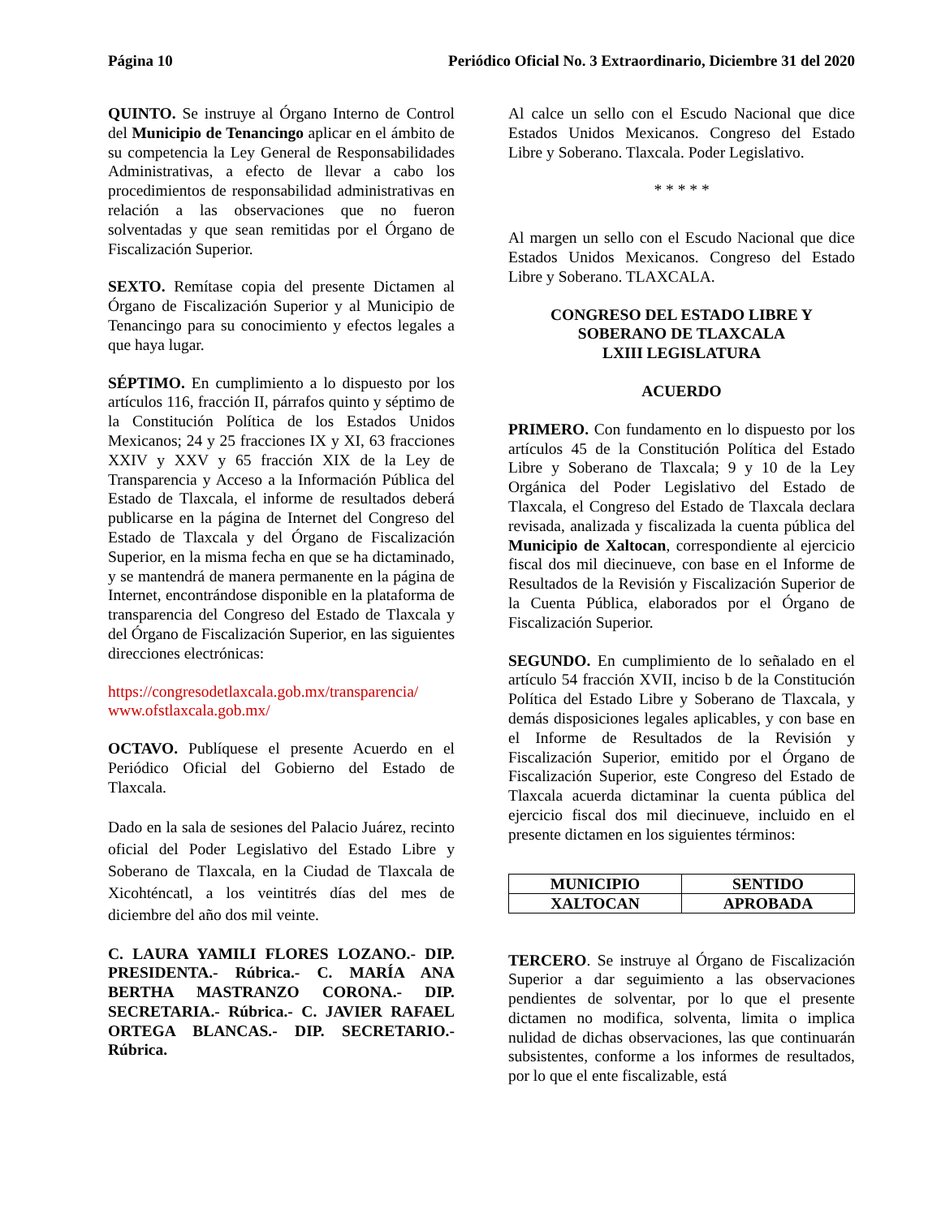Página 10 Periódico Oficial No. 3 Extraordinario, Diciembre 31 del 2020
QUINTO. Se instruye al Órgano Interno de Control del Municipio de Tenancingo aplicar en el ámbito de su competencia la Ley General de Responsabilidades Administrativas, a efecto de llevar a cabo los procedimientos de responsabilidad administrativas en relación a las observaciones que no fueron solventadas y que sean remitidas por el Órgano de Fiscalización Superior.
SEXTO. Remítase copia del presente Dictamen al Órgano de Fiscalización Superior y al Municipio de Tenancingo para su conocimiento y efectos legales a que haya lugar.
SÉPTIMO. En cumplimiento a lo dispuesto por los artículos 116, fracción II, párrafos quinto y séptimo de la Constitución Política de los Estados Unidos Mexicanos; 24 y 25 fracciones IX y XI, 63 fracciones XXIV y XXV y 65 fracción XIX de la Ley de Transparencia y Acceso a la Información Pública del Estado de Tlaxcala, el informe de resultados deberá publicarse en la página de Internet del Congreso del Estado de Tlaxcala y del Órgano de Fiscalización Superior, en la misma fecha en que se ha dictaminado, y se mantendrá de manera permanente en la página de Internet, encontrándose disponible en la plataforma de transparencia del Congreso del Estado de Tlaxcala y del Órgano de Fiscalización Superior, en las siguientes direcciones electrónicas:
https://congresodetlaxcala.gob.mx/transparencia/
www.ofstlaxcala.gob.mx/
OCTAVO. Publíquese el presente Acuerdo en el Periódico Oficial del Gobierno del Estado de Tlaxcala.
Dado en la sala de sesiones del Palacio Juárez, recinto oficial del Poder Legislativo del Estado Libre y Soberano de Tlaxcala, en la Ciudad de Tlaxcala de Xicohténcatl, a los veintitrés días del mes de diciembre del año dos mil veinte.
C. LAURA YAMILI FLORES LOZANO.- DIP. PRESIDENTA.- Rúbrica.- C. MARÍA ANA BERTHA MASTRANZO CORONA.- DIP. SECRETARIA.- Rúbrica.- C. JAVIER RAFAEL ORTEGA BLANCAS.- DIP. SECRETARIO.- Rúbrica.
Al calce un sello con el Escudo Nacional que dice Estados Unidos Mexicanos. Congreso del Estado Libre y Soberano. Tlaxcala. Poder Legislativo.
* * * * *
Al margen un sello con el Escudo Nacional que dice Estados Unidos Mexicanos. Congreso del Estado Libre y Soberano. TLAXCALA.
CONGRESO DEL ESTADO LIBRE Y
SOBERANO DE TLAXCALA
LXIII LEGISLATURA
ACUERDO
PRIMERO. Con fundamento en lo dispuesto por los artículos 45 de la Constitución Política del Estado Libre y Soberano de Tlaxcala; 9 y 10 de la Ley Orgánica del Poder Legislativo del Estado de Tlaxcala, el Congreso del Estado de Tlaxcala declara revisada, analizada y fiscalizada la cuenta pública del Municipio de Xaltocan, correspondiente al ejercicio fiscal dos mil diecinueve, con base en el Informe de Resultados de la Revisión y Fiscalización Superior de la Cuenta Pública, elaborados por el Órgano de Fiscalización Superior.
SEGUNDO. En cumplimiento de lo señalado en el artículo 54 fracción XVII, inciso b de la Constitución Política del Estado Libre y Soberano de Tlaxcala, y demás disposiciones legales aplicables, y con base en el Informe de Resultados de la Revisión y Fiscalización Superior, emitido por el Órgano de Fiscalización Superior, este Congreso del Estado de Tlaxcala acuerda dictaminar la cuenta pública del ejercicio fiscal dos mil diecinueve, incluido en el presente dictamen en los siguientes términos:
| MUNICIPIO | SENTIDO |
| --- | --- |
| XALTOCAN | APROBADA |
TERCERO. Se instruye al Órgano de Fiscalización Superior a dar seguimiento a las observaciones pendientes de solventar, por lo que el presente dictamen no modifica, solventa, limita o implica nulidad de dichas observaciones, las que continuarán subsistentes, conforme a los informes de resultados, por lo que el ente fiscalizable, está